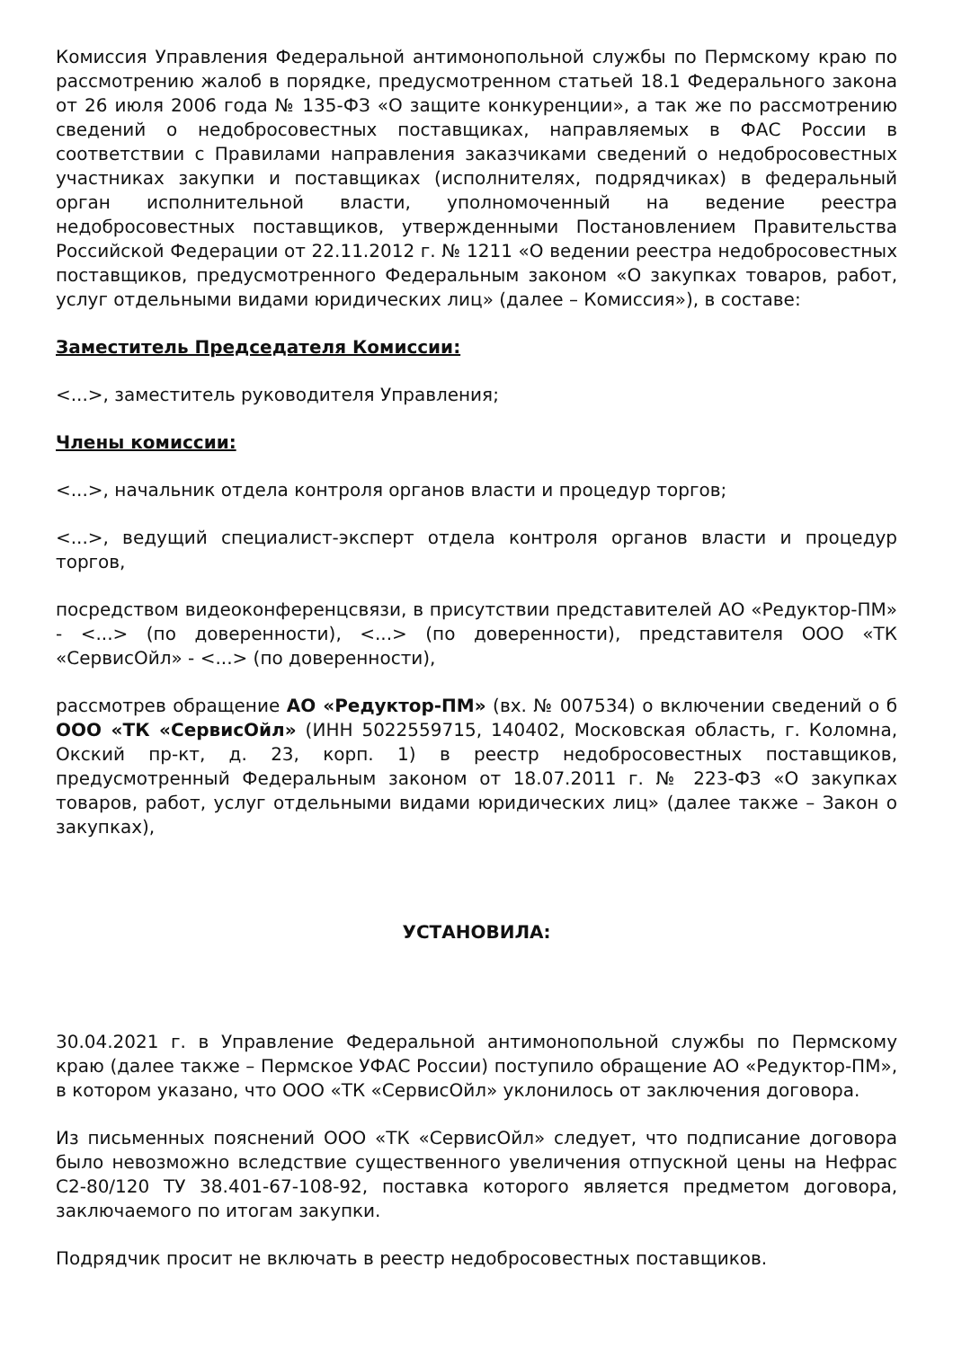Комиссия Управления Федеральной антимонопольной службы по Пермскому краю по рассмотрению жалоб в порядке, предусмотренном статьей 18.1 Федерального закона от 26 июля 2006 года № 135-ФЗ «О защите конкуренции», а так же по рассмотрению сведений о недобросовестных поставщиках, направляемых в ФАС России в соответствии с Правилами направления заказчиками сведений о недобросовестных участниках закупки и поставщиках (исполнителях, подрядчиках) в федеральный орган исполнительной власти, уполномоченный на ведение реестра недобросовестных поставщиков, утвержденными Постановлением Правительства Российской Федерации от 22.11.2012 г. № 1211 «О ведении реестра недобросовестных поставщиков, предусмотренного Федеральным законом «О закупках товаров, работ, услуг отдельными видами юридических лиц» (далее – Комиссия»), в составе:
Заместитель Председателя Комиссии:
<...>, заместитель руководителя Управления;
Члены комиссии:
<...>, начальник отдела контроля органов власти и процедур торгов;
<...>, ведущий специалист-эксперт отдела контроля органов власти и процедур торгов,
посредством видеоконференцсвязи, в присутствии представителей АО «Редуктор-ПМ» - <...> (по доверенности), <...> (по доверенности), представителя ООО «ТК «СервисОйл» - <...> (по доверенности),
рассмотрев обращение АО «Редуктор-ПМ» (вх. № 007534) о включении сведений о б ООО «ТК «СервисОйл» (ИНН 5022559715, 140402, Московская область, г. Коломна, Окский пр-кт, д. 23, корп. 1) в реестр недобросовестных поставщиков, предусмотренный Федеральным законом от 18.07.2011 г. № 223-ФЗ «О закупках товаров, работ, услуг отдельными видами юридических лиц» (далее также – Закон о закупках),
УСТАНОВИЛА:
30.04.2021 г. в Управление Федеральной антимонопольной службы по Пермскому краю (далее также – Пермское УФАС России) поступило обращение АО «Редуктор-ПМ», в котором указано, что ООО «ТК «СервисОйл» уклонилось от заключения договора.
Из письменных пояснений ООО «ТК «СервисОйл» следует, что подписание договора было невозможно вследствие существенного увеличения отпускной цены на Нефрас С2-80/120 ТУ 38.401-67-108-92, поставка которого является предметом договора, заключаемого по итогам закупки.
Подрядчик просит не включать в реестр недобросовестных поставщиков.